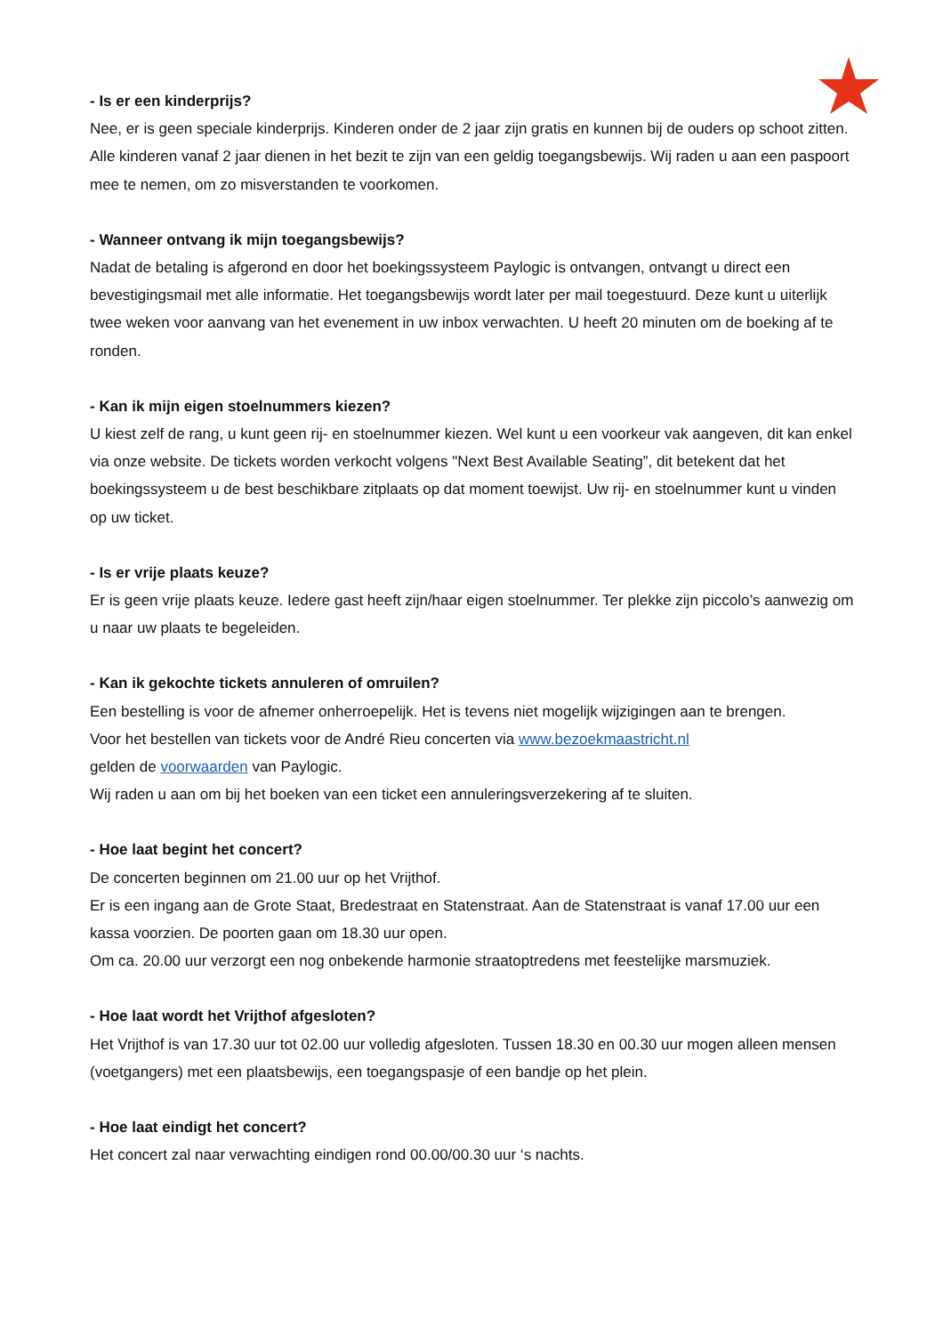- Is er een kinderprijs?
Nee, er is geen speciale kinderprijs. Kinderen onder de 2 jaar zijn gratis en kunnen bij de ouders op schoot zitten. Alle kinderen vanaf 2 jaar dienen in het bezit te zijn van een geldig toegangsbewijs. Wij raden u aan een paspoort mee te nemen, om zo misverstanden te voorkomen.
- Wanneer ontvang ik mijn toegangsbewijs?
Nadat de betaling is afgerond en door het boekingssysteem Paylogic is ontvangen, ontvangt u direct een bevestigingsmail met alle informatie. Het toegangsbewijs wordt later per mail toegestuurd. Deze kunt u uiterlijk twee weken voor aanvang van het evenement in uw inbox verwachten. U heeft 20 minuten om de boeking af te ronden.
- Kan ik mijn eigen stoelnummers kiezen?
U kiest zelf de rang, u kunt geen rij- en stoelnummer kiezen. Wel kunt u een voorkeur vak aangeven, dit kan enkel via onze website. De tickets worden verkocht volgens "Next Best Available Seating”, dit betekent dat het boekingssysteem u de best beschikbare zitplaats op dat moment toewijst. Uw rij- en stoelnummer kunt u vinden op uw ticket.
- Is er vrije plaats keuze?
Er is geen vrije plaats keuze. Iedere gast heeft zijn/haar eigen stoelnummer. Ter plekke zijn piccolo’s aanwezig om u naar uw plaats te begeleiden.
- Kan ik gekochte tickets annuleren of omruilen?
Een bestelling is voor de afnemer onherroepelijk. Het is tevens niet mogelijk wijzigingen aan te brengen.
Voor het bestellen van tickets voor de André Rieu concerten via www.bezoekmaastricht.nl
gelden de voorwaarden van Paylogic.
Wij raden u aan om bij het boeken van een ticket een annuleringsverzekering af te sluiten.
- Hoe laat begint het concert?
De concerten beginnen om 21.00 uur op het Vrijthof.
Er is een ingang aan de Grote Staat, Bredestraat en Statenstraat. Aan de Statenstraat is vanaf 17.00 uur een kassa voorzien. De poorten gaan om 18.30 uur open.
Om ca. 20.00 uur verzorgt een nog onbekende harmonie straatoptredens met feestelijke marsmuziek.
- Hoe laat wordt het Vrijthof afgesloten?
Het Vrijthof is van 17.30 uur tot 02.00 uur volledig afgesloten. Tussen 18.30 en 00.30 uur mogen alleen mensen (voetgangers) met een plaatsbewijs, een toegangspasje of een bandje op het plein.
- Hoe laat eindigt het concert?
Het concert zal naar verwachting eindigen rond 00.00/00.30 uur ‘s nachts.